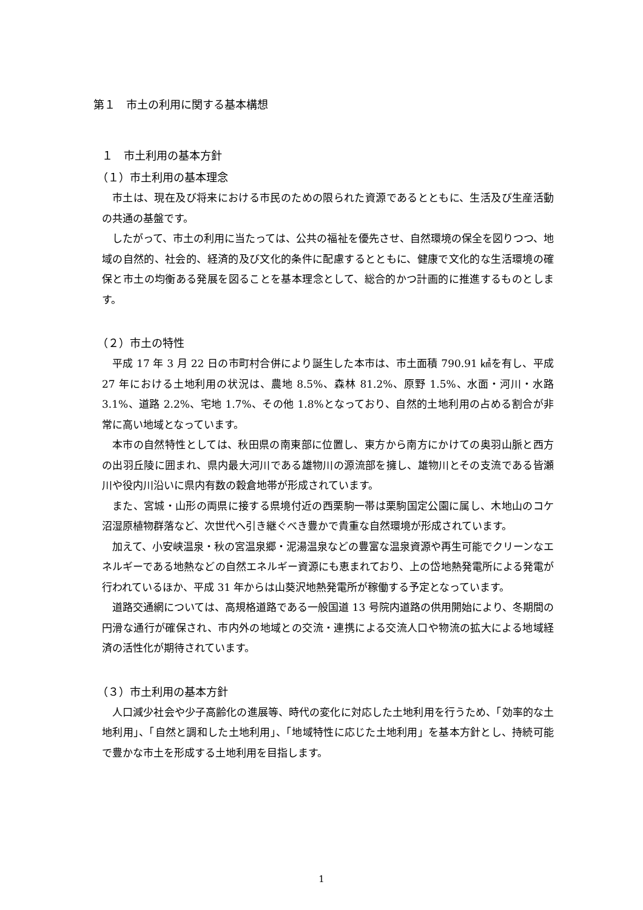第１　市土の利用に関する基本構想
１　市土利用の基本方針
（１）市土利用の基本理念
市土は、現在及び将来における市民のための限られた資源であるとともに、生活及び生産活動の共通の基盤です。
したがって、市土の利用に当たっては、公共の福祉を優先させ、自然環境の保全を図りつつ、地域の自然的、社会的、経済的及び文化的条件に配慮するとともに、健康で文化的な生活環境の確保と市土の均衡ある発展を図ることを基本理念として、総合的かつ計画的に推進するものとします。
（２）市土の特性
平成 17 年 3 月 22 日の市町村合併により誕生した本市は、市土面積 790.91 ㎢を有し、平成 27 年における土地利用の状況は、農地 8.5%、森林 81.2%、原野 1.5%、水面・河川・水路 3.1%、道路 2.2%、宅地 1.7%、その他 1.8%となっており、自然的土地利用の占める割合が非常に高い地域となっています。
本市の自然特性としては、秋田県の南東部に位置し、東方から南方にかけての奥羽山脈と西方の出羽丘陵に囲まれ、県内最大河川である雄物川の源流部を擁し、雄物川とその支流である皆瀬川や役内川沿いに県内有数の穀倉地帯が形成されています。
また、宮城・山形の両県に接する県境付近の西栗駒一帯は栗駒国定公園に属し、木地山のコケ沼湿原植物群落など、次世代へ引き継ぐべき豊かで貴重な自然環境が形成されています。
加えて、小安峡温泉・秋の宮温泉郷・泥湯温泉などの豊富な温泉資源や再生可能でクリーンなエネルギーである地熱などの自然エネルギー資源にも恵まれており、上の岱地熱発電所による発電が行われているほか、平成 31 年からは山葵沢地熱発電所が稼働する予定となっています。
道路交通網については、高規格道路である一般国道 13 号院内道路の供用開始により、冬期間の円滑な通行が確保され、市内外の地域との交流・連携による交流人口や物流の拡大による地域経済の活性化が期待されています。
（３）市土利用の基本方針
人口減少社会や少子高齢化の進展等、時代の変化に対応した土地利用を行うため、「効率的な土地利用」、「自然と調和した土地利用」、「地域特性に応じた土地利用」を基本方針とし、持続可能で豊かな市土を形成する土地利用を目指します。
1